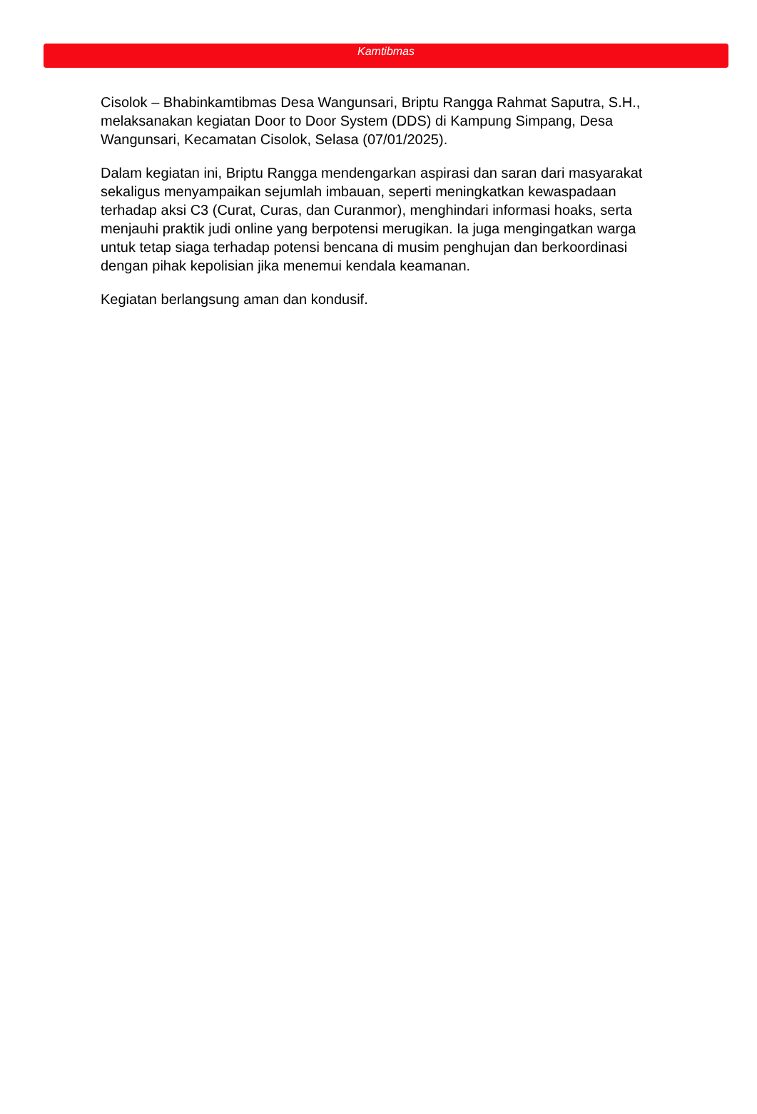Kamtibmas
Cisolok – Bhabinkamtibmas Desa Wangunsari, Briptu Rangga Rahmat Saputra, S.H., melaksanakan kegiatan Door to Door System (DDS) di Kampung Simpang, Desa Wangunsari, Kecamatan Cisolok, Selasa (07/01/2025).
Dalam kegiatan ini, Briptu Rangga mendengarkan aspirasi dan saran dari masyarakat sekaligus menyampaikan sejumlah imbauan, seperti meningkatkan kewaspadaan terhadap aksi C3 (Curat, Curas, dan Curanmor), menghindari informasi hoaks, serta menjauhi praktik judi online yang berpotensi merugikan. Ia juga mengingatkan warga untuk tetap siaga terhadap potensi bencana di musim penghujan dan berkoordinasi dengan pihak kepolisian jika menemui kendala keamanan.
Kegiatan berlangsung aman dan kondusif.